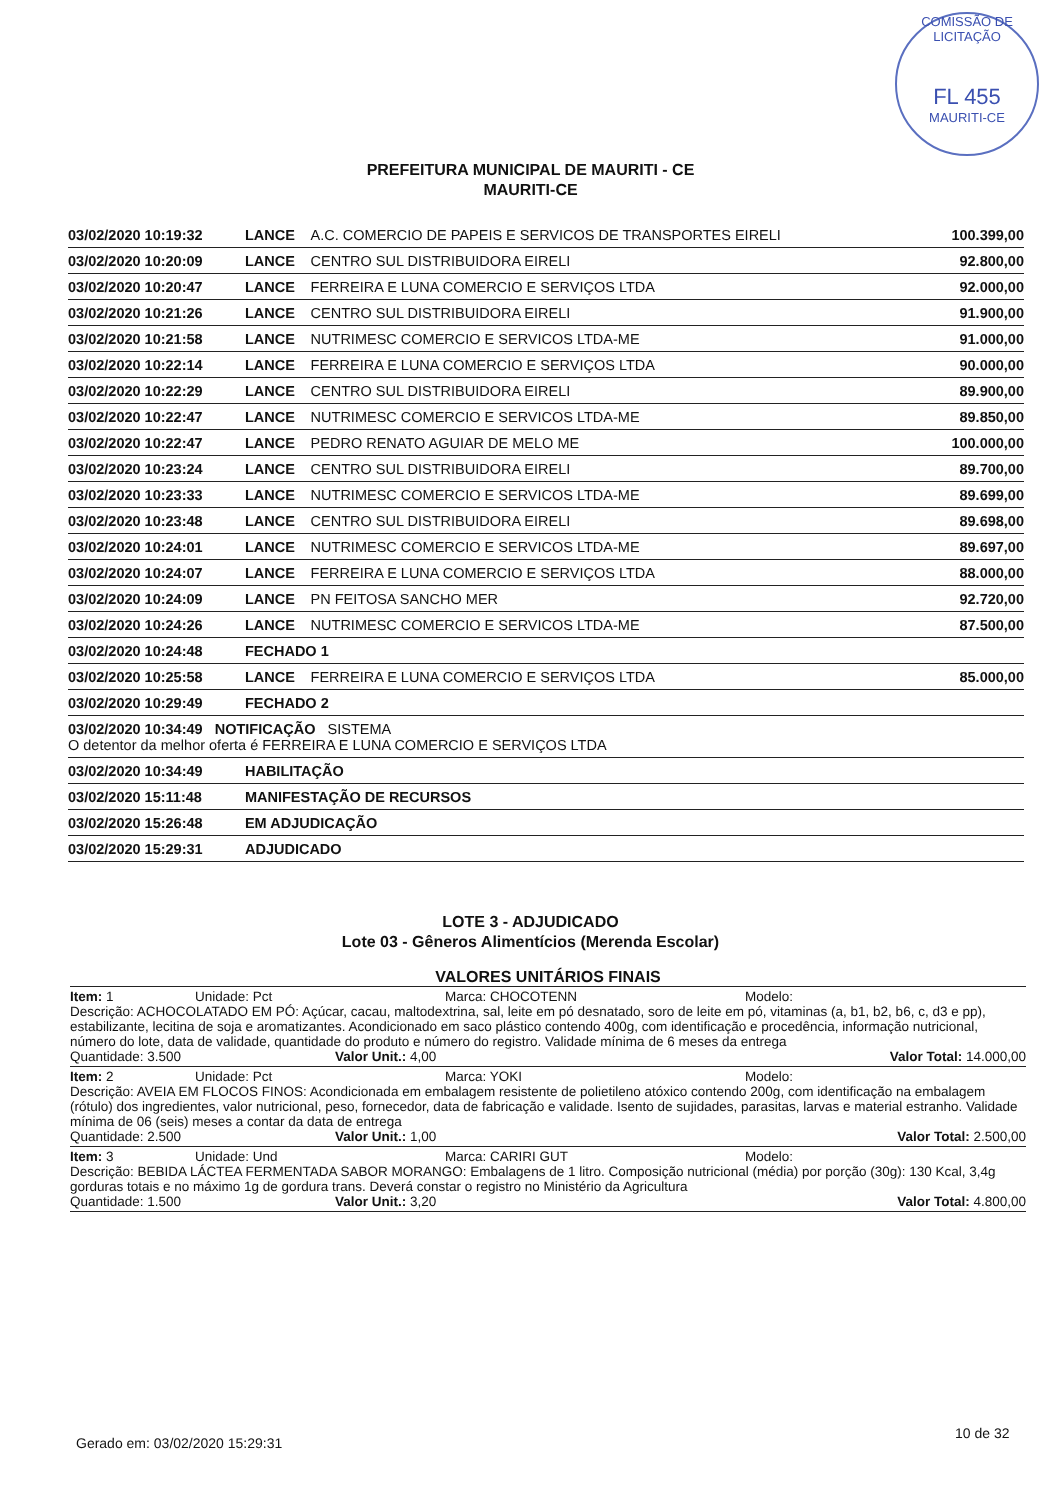COMISSÃO DE LICITAÇÃO
FL 455
MAURITI-CE
PREFEITURA MUNICIPAL DE MAURITI - CE
MAURITI-CE
| 03/02/2020 10:19:32 | LANCE | A.C. COMERCIO DE PAPEIS E SERVICOS DE TRANSPORTES EIRELI | 100.399,00 |
| 03/02/2020 10:20:09 | LANCE | CENTRO SUL DISTRIBUIDORA EIRELI | 92.800,00 |
| 03/02/2020 10:20:47 | LANCE | FERREIRA E LUNA COMERCIO E SERVIÇOS LTDA | 92.000,00 |
| 03/02/2020 10:21:26 | LANCE | CENTRO SUL DISTRIBUIDORA EIRELI | 91.900,00 |
| 03/02/2020 10:21:58 | LANCE | NUTRIMESC COMERCIO E SERVICOS LTDA-ME | 91.000,00 |
| 03/02/2020 10:22:14 | LANCE | FERREIRA E LUNA COMERCIO E SERVIÇOS LTDA | 90.000,00 |
| 03/02/2020 10:22:29 | LANCE | CENTRO SUL DISTRIBUIDORA EIRELI | 89.900,00 |
| 03/02/2020 10:22:47 | LANCE | NUTRIMESC COMERCIO E SERVICOS LTDA-ME | 89.850,00 |
| 03/02/2020 10:22:47 | LANCE | PEDRO RENATO AGUIAR DE MELO ME | 100.000,00 |
| 03/02/2020 10:23:24 | LANCE | CENTRO SUL DISTRIBUIDORA EIRELI | 89.700,00 |
| 03/02/2020 10:23:33 | LANCE | NUTRIMESC COMERCIO E SERVICOS LTDA-ME | 89.699,00 |
| 03/02/2020 10:23:48 | LANCE | CENTRO SUL DISTRIBUIDORA EIRELI | 89.698,00 |
| 03/02/2020 10:24:01 | LANCE | NUTRIMESC COMERCIO E SERVICOS LTDA-ME | 89.697,00 |
| 03/02/2020 10:24:07 | LANCE | FERREIRA E LUNA COMERCIO E SERVIÇOS LTDA | 88.000,00 |
| 03/02/2020 10:24:09 | LANCE | PN FEITOSA SANCHO MER | 92.720,00 |
| 03/02/2020 10:24:26 | LANCE | NUTRIMESC COMERCIO E SERVICOS LTDA-ME | 87.500,00 |
| 03/02/2020 10:24:48 | FECHADO 1 | | |
| 03/02/2020 10:25:58 | LANCE | FERREIRA E LUNA COMERCIO E SERVIÇOS LTDA | 85.000,00 |
| 03/02/2020 10:29:49 | FECHADO 2 | | |
| 03/02/2020 10:34:49 NOTIFICAÇÃO SISTEMA O detentor da melhor oferta é FERREIRA E LUNA COMERCIO E SERVIÇOS LTDA | | | |
| 03/02/2020 10:34:49 | HABILITAÇÃO | | |
| 03/02/2020 15:11:48 | MANIFESTAÇÃO DE RECURSOS | | |
| 03/02/2020 15:26:48 | EM ADJUDICAÇÃO | | |
| 03/02/2020 15:29:31 | ADJUDICADO | | |
LOTE 3 - ADJUDICADO
Lote 03 - Gêneros Alimentícios (Merenda Escolar)
VALORES UNITÁRIOS FINAIS
Item: 1 Unidade: Pct Marca: CHOCOTENN Modelo:
Descrição: ACHOCOLATADO EM PÓ: Açúcar, cacau, maltodextrina, sal, leite em pó desnatado, soro de leite em pó, vitaminas (a, b1, b2, b6, c, d3 e pp), estabilizante, lecitina de soja e aromatizantes. Acondicionado em saco plástico contendo 400g, com identificação e procedência, informação nutricional, número do lote, data de validade, quantidade do produto e número do registro. Validade mínima de 6 meses da entrega
Quantidade: 3.500 Valor Unit.: 4,00 Valor Total: 14.000,00
Item: 2 Unidade: Pct Marca: YOKI Modelo:
Descrição: AVEIA EM FLOCOS FINOS: Acondicionada em embalagem resistente de polietileno atóxico contendo 200g, com identificação na embalagem (rótulo) dos ingredientes, valor nutricional, peso, fornecedor, data de fabricação e validade. Isento de sujidades, parasitas, larvas e material estranho. Validade mínima de 06 (seis) meses a contar da data de entrega
Quantidade: 2.500 Valor Unit.: 1,00 Valor Total: 2.500,00
Item: 3 Unidade: Und Marca: CARIRI GUT Modelo:
Descrição: BEBIDA LÁCTEA FERMENTADA SABOR MORANGO: Embalagens de 1 litro. Composição nutricional (média) por porção (30g): 130 Kcal, 3,4g gorduras totais e no máximo 1g de gordura trans. Deverá constar o registro no Ministério da Agricultura
Quantidade: 1.500 Valor Unit.: 3,20 Valor Total: 4.800,00
Gerado em: 03/02/2020 15:29:31
10 de 32